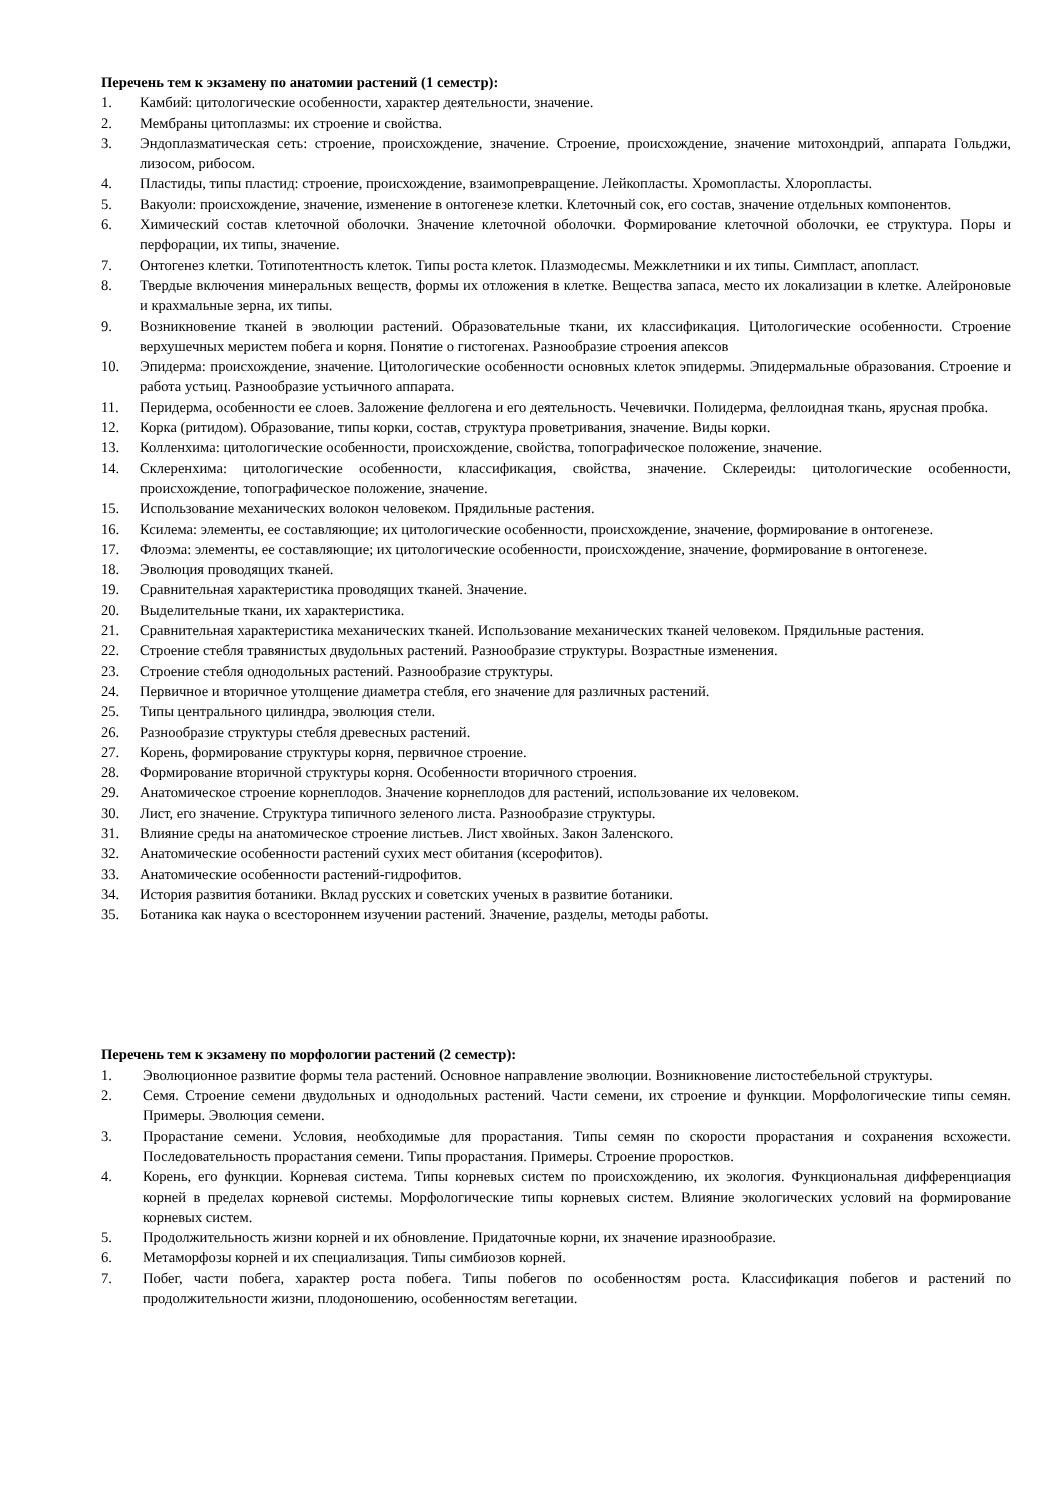Перечень тем к экзамену по анатомии растений (1 семестр):
1. Камбий: цитологические особенности, характер деятельности, значение.
2. Мембраны цитоплазмы: их строение и свойства.
3. Эндоплазматическая сеть: строение, происхождение, значение. Строение, происхождение, значение митохондрий, аппарата Гольджи, лизосом, рибосом.
4. Пластиды, типы пластид: строение, происхождение, взаимопревращение. Лейкопласты. Хромопласты. Хлоропласты.
5. Вакуоли: происхождение, значение, изменение в онтогенезе клетки. Клеточный сок, его состав, значение отдельных компонентов.
6. Химический состав клеточной оболочки. Значение клеточной оболочки. Формирование клеточной оболочки, ее структура. Поры и перфорации, их типы, значение.
7. Онтогенез клетки. Тотипотентность клеток. Типы роста клеток. Плазмодесмы. Межклетники и их типы. Симпласт, апопласт.
8. Твердые включения минеральных веществ, формы их отложения в клетке. Вещества запаса, место их локализации в клетке. Алейроновые и крахмальные зерна, их типы.
9. Возникновение тканей в эволюции растений. Образовательные ткани, их классификация. Цитологические особенности. Строение верхушечных меристем побега и корня. Понятие о гистогенах. Разнообразие строения апексов
10. Эпидерма: происхождение, значение. Цитологические особенности основных клеток эпидермы. Эпидермальные образования. Строение и работа устьиц. Разнообразие устьичного аппарата.
11. Перидерма, особенности ее слоев. Заложение феллогена и его деятельность. Чечевички. Полидерма, феллоидная ткань, ярусная пробка.
12. Корка (ритидом). Образование, типы корки, состав, структура проветривания, значение. Виды корки.
13. Колленхима: цитологические особенности, происхождение, свойства, топографическое положение, значение.
14. Склеренхима: цитологические особенности, классификация, свойства, значение. Склереиды: цитологические особенности, происхождение, топографическое положение, значение.
15. Использование механических волокон человеком. Прядильные растения.
16. Ксилема: элементы, ее составляющие; их цитологические особенности, происхождение, значение, формирование в онтогенезе.
17. Флоэма: элементы, ее составляющие; их цитологические особенности, происхождение, значение, формирование в онтогенезе.
18. Эволюция проводящих тканей.
19. Сравнительная характеристика проводящих тканей. Значение.
20. Выделительные ткани, их характеристика.
21. Сравнительная характеристика механических тканей. Использование механических тканей человеком. Прядильные растения.
22. Строение стебля травянистых двудольных растений. Разнообразие структуры. Возрастные изменения.
23. Строение стебля однодольных растений. Разнообразие структуры.
24. Первичное и вторичное утолщение диаметра стебля, его значение для различных растений.
25. Типы центрального цилиндра, эволюция стели.
26. Разнообразие структуры стебля древесных растений.
27. Корень, формирование структуры корня, первичное строение.
28. Формирование вторичной структуры корня. Особенности вторичного строения.
29. Анатомическое строение корнеплодов. Значение корнеплодов для растений, использование их человеком.
30. Лист, его значение. Структура типичного зеленого листа. Разнообразие структуры.
31. Влияние среды на анатомическое строение листьев. Лист хвойных. Закон Заленского.
32. Анатомические особенности растений сухих мест обитания (ксерофитов).
33. Анатомические особенности растений-гидрофитов.
34. История развития ботаники. Вклад русских и советских ученых в развитие ботаники.
35. Ботаника как наука о всестороннем изучении растений. Значение, разделы, методы работы.
Перечень тем к экзамену по морфологии растений (2 семестр):
1. Эволюционное развитие формы тела растений. Основное направление эволюции. Возникновение листостебельной структуры.
2. Семя. Строение семени двудольных и однодольных растений. Части семени, их строение и функции. Морфологические типы семян. Примеры. Эволюция семени.
3. Прорастание семени. Условия, необходимые для прорастания. Типы семян по скорости прорастания и сохранения всхожести. Последовательность прорастания семени. Типы прорастания. Примеры. Строение проростков.
4. Корень, его функции. Корневая система. Типы корневых систем по происхождению, их экология. Функциональная дифференциация корней в пределах корневой системы. Морфологические типы корневых систем. Влияние экологических условий на формирование корневых систем.
5. Продолжительность жизни корней и их обновление. Придаточные корни, их значение иразнообразие.
6. Метаморфозы корней и их специализация. Типы симбиозов корней.
7. Побег, части побега, характер роста побега. Типы побегов по особенностям роста. Классификация побегов и растений по продолжительности жизни, плодоношению, особенностям вегетации.